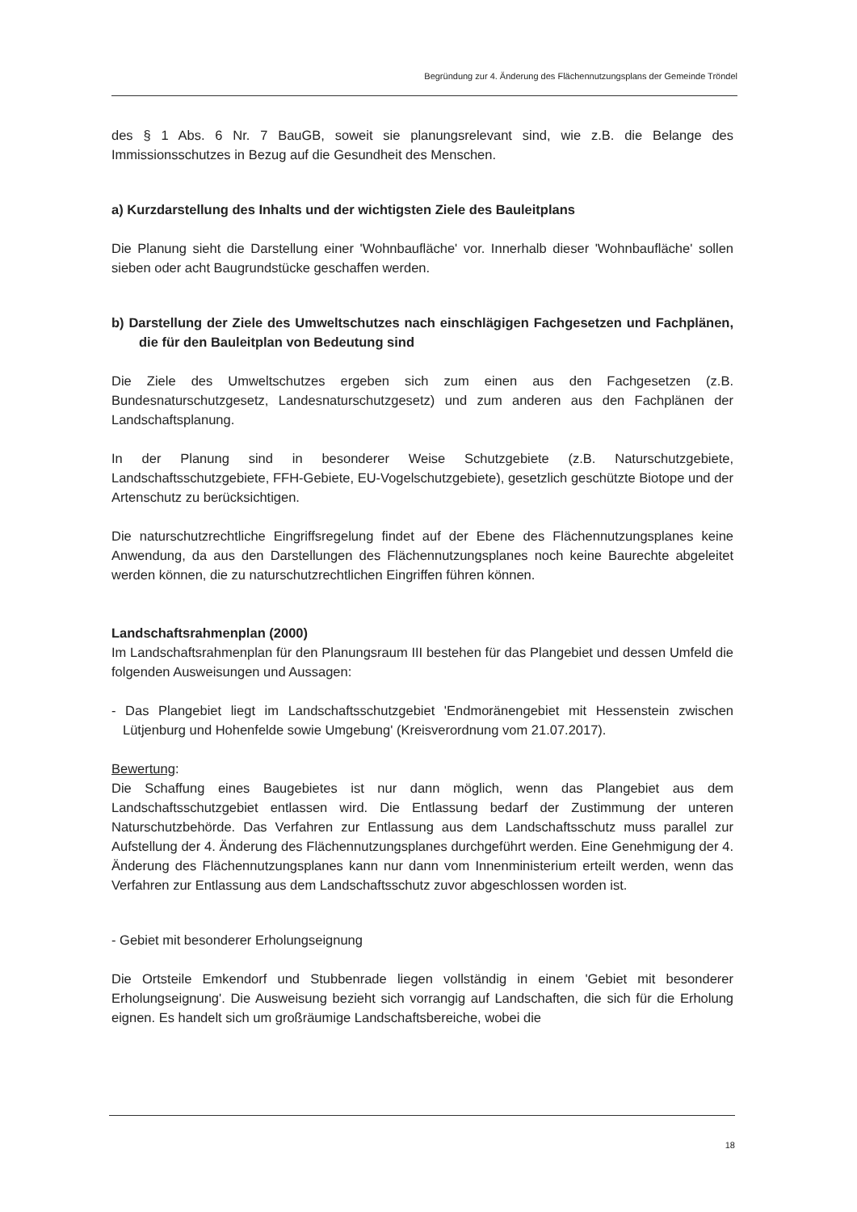Begründung zur 4. Änderung des Flächennutzungsplans der Gemeinde Tröndel
des § 1 Abs. 6 Nr. 7 BauGB, soweit sie planungsrelevant sind, wie z.B. die Belange des Immissionsschutzes in Bezug auf die Gesundheit des Menschen.
a) Kurzdarstellung des Inhalts und der wichtigsten Ziele des Bauleitplans
Die Planung sieht die Darstellung einer 'Wohnbaufläche' vor. Innerhalb dieser 'Wohnbaufläche' sollen sieben oder acht Baugrundstücke geschaffen werden.
b) Darstellung der Ziele des Umweltschutzes nach einschlägigen Fachgesetzen und Fachplänen, die für den Bauleitplan von Bedeutung sind
Die Ziele des Umweltschutzes ergeben sich zum einen aus den Fachgesetzen (z.B. Bundesnaturschutzgesetz, Landesnaturschutzgesetz) und zum anderen aus den Fachplänen der Landschaftsplanung.
In der Planung sind in besonderer Weise Schutzgebiete (z.B. Naturschutzgebiete, Landschaftsschutzgebiete, FFH-Gebiete, EU-Vogelschutzgebiete), gesetzlich geschützte Biotope und der Artenschutz zu berücksichtigen.
Die naturschutzrechtliche Eingriffsregelung findet auf der Ebene des Flächennutzungsplanes keine Anwendung, da aus den Darstellungen des Flächennutzungsplanes noch keine Baurechte abgeleitet werden können, die zu naturschutzrechtlichen Eingriffen führen können.
Landschaftsrahmenplan (2000)
Im Landschaftsrahmenplan für den Planungsraum III bestehen für das Plangebiet und dessen Umfeld die folgenden Ausweisungen und Aussagen:
- Das Plangebiet liegt im Landschaftsschutzgebiet 'Endmoränengebiet mit Hessenstein zwischen Lütjenburg und Hohenfelde sowie Umgebung' (Kreisverordnung vom 21.07.2017).
Bewertung:
Die Schaffung eines Baugebietes ist nur dann möglich, wenn das Plangebiet aus dem Landschaftsschutzgebiet entlassen wird. Die Entlassung bedarf der Zustimmung der unteren Naturschutzbehörde. Das Verfahren zur Entlassung aus dem Landschaftsschutz muss parallel zur Aufstellung der 4. Änderung des Flächennutzungsplanes durchgeführt werden. Eine Genehmigung der 4. Änderung des Flächennutzungsplanes kann nur dann vom Innenministerium erteilt werden, wenn das Verfahren zur Entlassung aus dem Landschaftsschutz zuvor abgeschlossen worden ist.
- Gebiet mit besonderer Erholungseignung
Die Ortsteile Emkendorf und Stubbenrade liegen vollständig in einem 'Gebiet mit besonderer Erholungseignung'. Die Ausweisung bezieht sich vorrangig auf Landschaften, die sich für die Erholung eignen. Es handelt sich um großräumige Landschaftsbereiche, wobei die
18